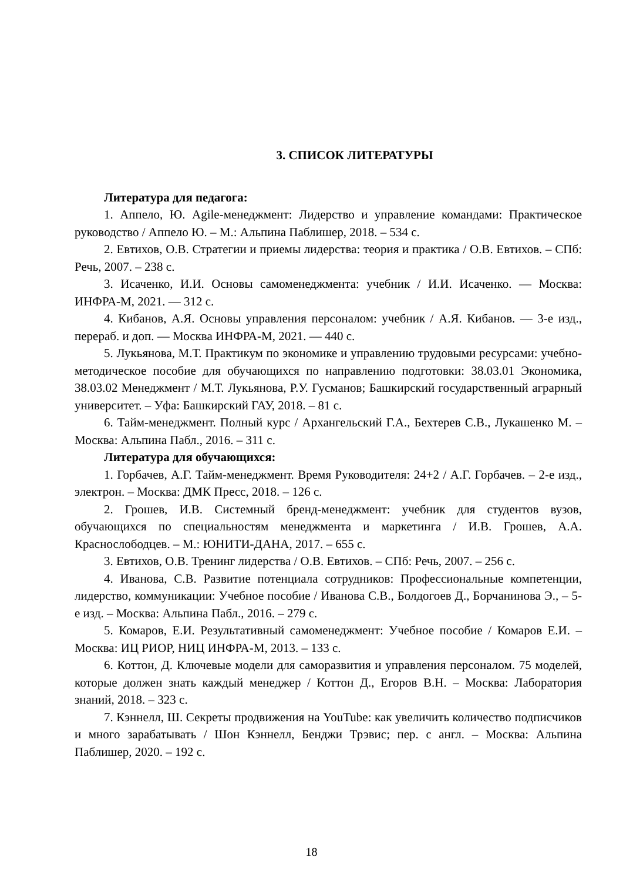3. СПИСОК ЛИТЕРАТУРЫ
Литература для педагога:
1. Аппело, Ю. Agile-менеджмент: Лидерство и управление командами: Практическое руководство / Аппело Ю. – М.: Альпина Паблишер, 2018. – 534 с.
2. Евтихов, О.В. Стратегии и приемы лидерства: теория и практика / О.В. Евтихов. – СПб: Речь, 2007. – 238 с.
3. Исаченко, И.И. Основы самоменеджмента: учебник / И.И. Исаченко. — Москва: ИНФРА-М, 2021. — 312 с.
4. Кибанов, А.Я. Основы управления персоналом: учебник / А.Я. Кибанов. — 3-е изд., перераб. и доп. — Москва ИНФРА-М, 2021. — 440 с.
5. Лукьянова, М.Т. Практикум по экономике и управлению трудовыми ресурсами: учебно-методическое пособие для обучающихся по направлению подготовки: 38.03.01 Экономика, 38.03.02 Менеджмент / М.Т. Лукьянова, Р.У. Гусманов; Башкирский государственный аграрный университет. – Уфа: Башкирский ГАУ, 2018. – 81 с.
6. Тайм-менеджмент. Полный курс / Архангельский Г.А., Бехтерев С.В., Лукашенко М. – Москва: Альпина Пабл., 2016. – 311 с.
Литература для обучающихся:
1. Горбачев, А.Г. Тайм-менеджмент. Время Руководителя: 24+2 / А.Г. Горбачев. – 2-е изд., электрон. – Москва: ДМК Пресс, 2018. – 126 с.
2. Грошев, И.В. Системный бренд-менеджмент: учебник для студентов вузов, обучающихся по специальностям менеджмента и маркетинга / И.В. Грошев, А.А. Краснослободцев. – М.: ЮНИТИ-ДАНА, 2017. – 655 с.
3. Евтихов, О.В. Тренинг лидерства / О.В. Евтихов. – СПб: Речь, 2007. – 256 с.
4. Иванова, С.В. Развитие потенциала сотрудников: Профессиональные компетенции, лидерство, коммуникации: Учебное пособие / Иванова С.В., Болдогоев Д., Борчанинова Э., – 5-е изд. – Москва: Альпина Пабл., 2016. – 279 с.
5. Комаров, Е.И. Результативный самоменеджмент: Учебное пособие / Комаров Е.И. – Москва: ИЦ РИОР, НИЦ ИНФРА-М, 2013. – 133 с.
6. Коттон, Д. Ключевые модели для саморазвития и управления персоналом. 75 моделей, которые должен знать каждый менеджер / Коттон Д., Егоров В.Н. – Москва: Лаборатория знаний, 2018. – 323 с.
7. Кэннелл, Ш. Секреты продвижения на YouTube: как увеличить количество подписчиков и много зарабатывать / Шон Кэннелл, Бенджи Трэвис; пер. с англ. – Москва: Альпина Паблишер, 2020. – 192 с.
18